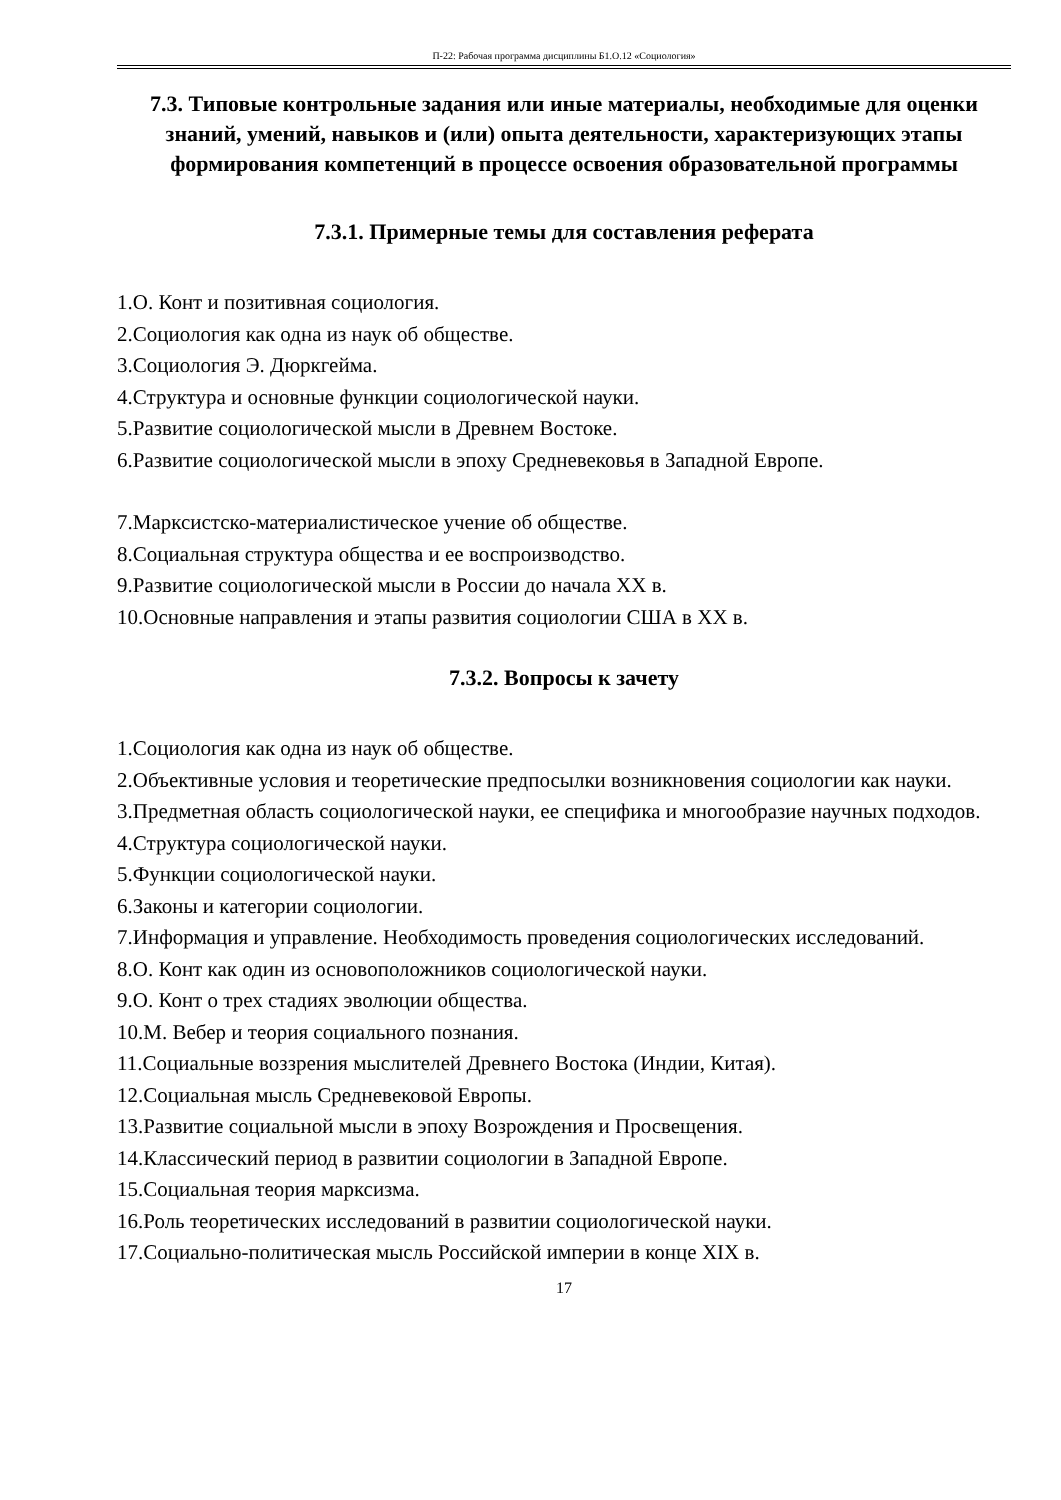П-22: Рабочая программа дисциплины Б1.О.12 «Социология»
7.3. Типовые контрольные задания или иные материалы, необходимые для оценки знаний, умений, навыков и (или) опыта деятельности, характеризующих этапы формирования компетенций в процессе освоения образовательной программы
7.3.1. Примерные темы для составления реферата
1.О. Конт и позитивная социология.
2.Социология как одна из наук об обществе.
3.Социология Э. Дюркгейма.
4.Структура и основные функции социологической науки.
5.Развитие социологической мысли в Древнем Востоке.
6.Развитие социологической мысли в эпоху Средневековья в Западной Европе.
7.Марксистско-материалистическое учение об обществе.
8.Социальная структура общества и ее воспроизводство.
9.Развитие социологической мысли в России до начала XX в.
10.Основные направления и этапы развития социологии США в XX в.
7.3.2. Вопросы к зачету
1.Социология как одна из наук об обществе.
2.Объективные условия и теоретические предпосылки возникновения социологии как науки.
3.Предметная область социологической науки, ее специфика и многообразие научных подходов.
4.Структура социологической науки.
5.Функции социологической науки.
6.Законы и категории социологии.
7.Информация и управление. Необходимость проведения социологических исследований.
8.О. Конт как один из основоположников социологической науки.
9.О. Конт о трех стадиях эволюции общества.
10.М. Вебер и теория социального познания.
11.Социальные воззрения мыслителей Древнего Востока (Индии, Китая).
12.Социальная мысль Средневековой Европы.
13.Развитие социальной мысли в эпоху Возрождения и Просвещения.
14.Классический период в развитии социологии в Западной Европе.
15.Социальная теория марксизма.
16.Роль теоретических исследований в развитии социологической науки.
17.Социально-политическая мысль Российской империи в конце XIX в.
17